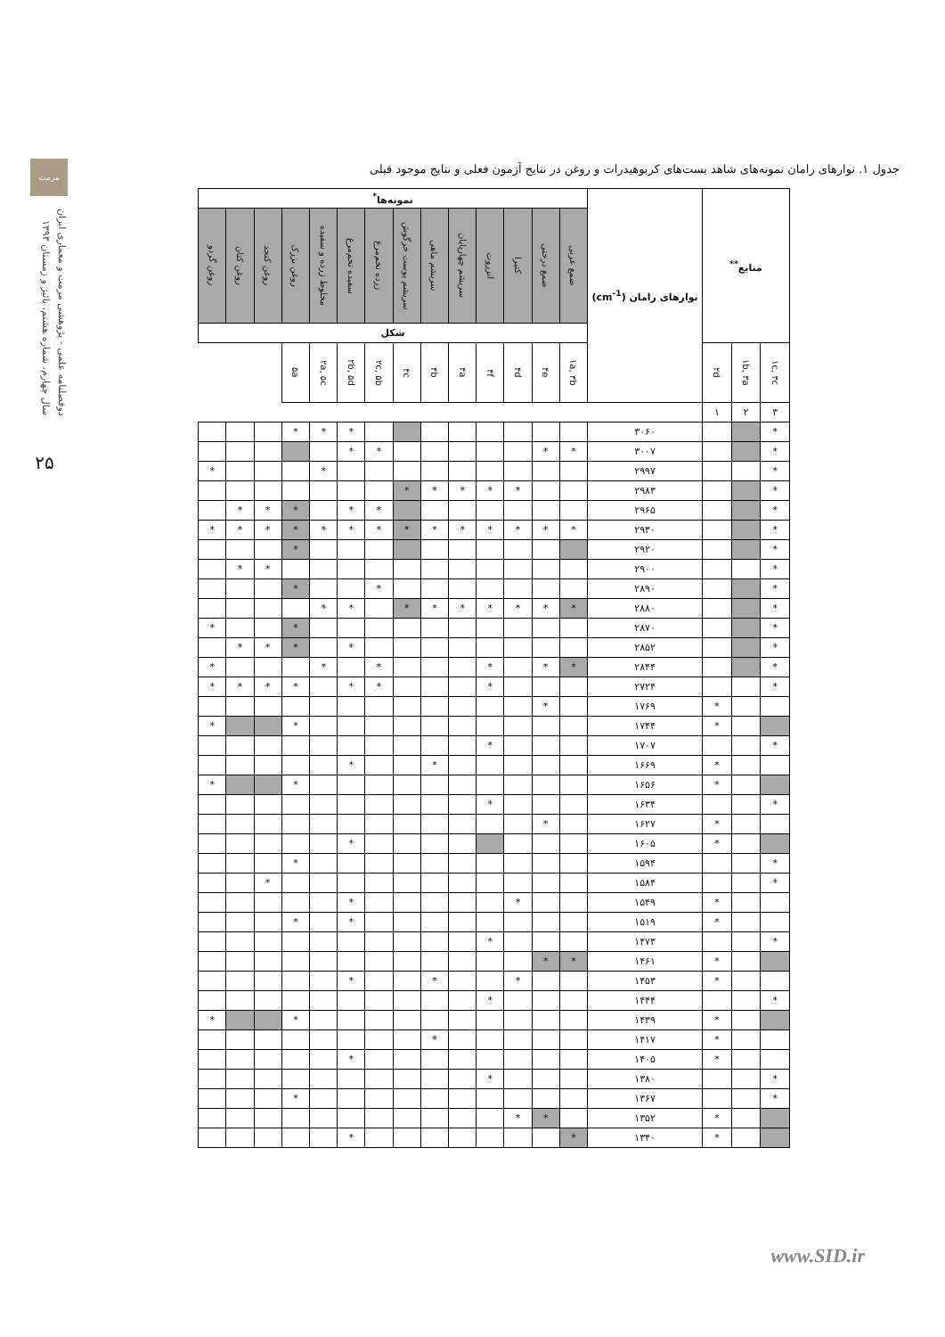مرمت
دوفصلنامه علمی - پژوهشی مرمت و معماری ایران
سال چهارم، شماره هشتم، پائیز و زمستان ۱۳۹۳
۲۵
جدول ۱. نوارهای رامان نمونه‌های شاهد بست‌های کربوهیدرات و روغن در نتایج آزمون فعلی و نتایج موجود قبلی
| منابع<sup>**</sup> | | | نوارهای رامان (cm<sup>-1</sup>) | نمونه‌ها<sup>*</sup> | | | | | | | | | | | | | |
| --- | --- | --- | --- | --- | --- | --- | --- | --- | --- | --- | --- | --- | --- | --- | --- | --- | --- |
| | | | | صمغ عربی | صمغ درختی | کتیرا | انزروت | سریشم چهارپایان | سریشم ماهی | سریشم پوست خرگوش | زرده تخم‌مرغ | سفیده تخم‌مرغ | مخلوط زرده و سفیده | روغن بزرک | روغن کنجد | روغن کتان | روغن گردو |
| | | | | شکل | | | | | | | | | | | | | |
| ۱c, ۳c | ۱b, ۳a | ۲d | | ۱a, ۳b | ۴e | ۴d | ۴f | ۴a | ۴b | ۴c | ۲c, ۵b | ۲b, ۵d | ۲a, ۵c | ۵a | | | |
| ۳ | ۲ | ۱ | | | | | | | | | | | | | | | |
| * | | | ۳۰۶۰ | | | | | | | | | * | * | * | | | |
| * | | | ۳۰۰۷ | * | * | | | | | | * | * | | | | | |
| * | | | ۲۹۹۷ | | | | | | | | | | * | | | | * |
| * | | | ۲۹۸۳ | | | * | * | * | * | * | | | | | | | |
| * | | | ۲۹۶۵ | | | | | | | | * | * | | * | * | * | |
| * | | | ۲۹۳۰ | * | * | * | * | * | * | * | * | * | * | * | * | * | * |
| * | | | ۲۹۲۰ | | | | | | | | | | | * | | | |
| * | | | ۲۹۰۰ | | | | | | | | | | | | * | * | |
| * | | | ۲۸۹۰ | | | | | | | | * | | | * | | | |
| * | | | ۲۸۸۰ | * | * | * | * | * | * | * | | * | * | | | | |
| * | | | ۲۸۷۰ | | | | | | | | | | | * | | | * |
| * | | | ۲۸۵۲ | | | | | | | | | * | | * | * | * | |
| * | | | ۲۸۴۴ | * | * | | * | | | | * | | * | | | | * |
| * | | | ۲۷۲۴ | | | | * | | | | * | * | | * | * | * | * |
| | | * | ۱۷۶۹ | | * | | | | | | | | | | | | |
| | | * | ۱۷۴۴ | | | | | | | | | | | * | | | * |
| * | | | ۱۷۰۷ | | | | * | | | | | | | | | | |
| | | * | ۱۶۶۹ | | | | | | * | | | * | | | | | |
| | | * | ۱۶۵۶ | | | | | | | | | | | * | | | * |
| * | | | ۱۶۳۴ | | | | * | | | | | | | | | | |
| | | * | ۱۶۲۷ | | * | | | | | | | | | | | | |
| | | * | ۱۶۰۵ | | | | | | | | | * | | | | | |
| * | | | ۱۵۹۴ | | | | | | | | | | | * | | | |
| * | | | ۱۵۸۴ | | | | | | | | | | | | * | | |
| | | * | ۱۵۴۹ | | | * | | | | | | * | | | | | |
| | | * | ۱۵۱۹ | | | | | | | | | * | | * | | | |
| * | | | ۱۴۷۳ | | | | * | | | | | | | | | | |
| | | * | ۱۴۶۱ | * | * | | | | | | | | | | | | |
| | | * | ۱۴۵۳ | | | * | | | * | | | * | | | | | |
| * | | | ۱۴۴۴ | | | | * | | | | | | | | | | |
| | | * | ۱۴۳۹ | | | | | | | | | | | * | | | * |
| | | * | ۱۴۱۷ | | | | | | * | | | | | | | | |
| | | * | ۱۴۰۵ | | | | | | | | | * | | | | | |
| * | | | ۱۳۸۰ | | | | * | | | | | | | | | | |
| * | | | ۱۳۶۷ | | | | | | | | | | | * | | | |
| | | * | ۱۳۵۲ | | * | * | | | | | | | | | | | |
| | | * | ۱۳۴۰ | * | | | | | | | | * | | | | | |
www.SID.ir